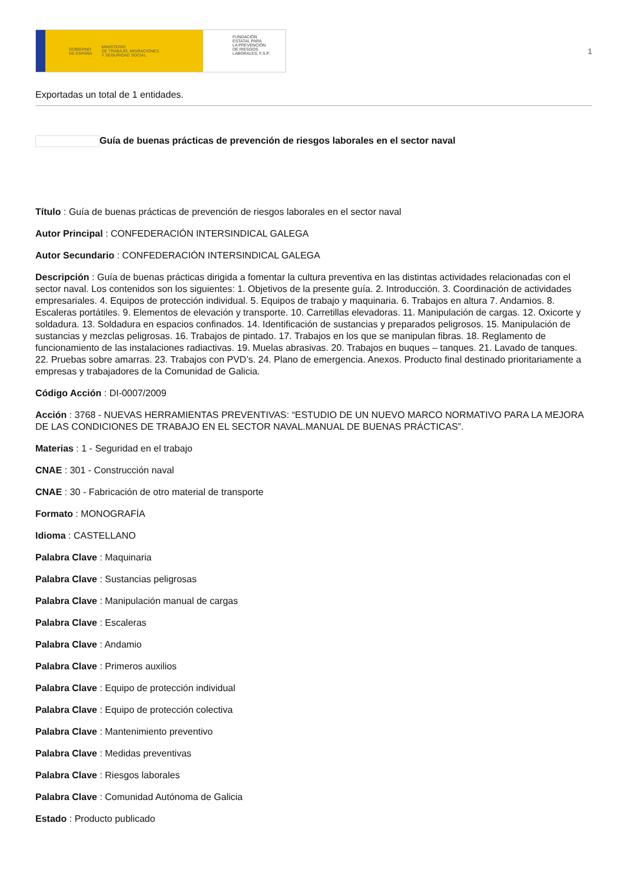GOBIERNO
DE ESPAÑA MINISTERIO
DE TRABAJO, MIGRACIONES
Y SEGURIDAD SOCIAL
FUNDACIÓN
ESTATAL PARA
LA PREVENCIÓN
DE RIESGOS
LABORALES, F.S.P.
1
Exportadas un total de 1 entidades.
Guía de buenas prácticas de prevención de riesgos laborales en el sector naval
Título : Guía de buenas prácticas de prevención de riesgos laborales en el sector naval
Autor Principal : CONFEDERACIÓN INTERSINDICAL GALEGA
Autor Secundario : CONFEDERACIÓN INTERSINDICAL GALEGA
Descripción : Guía de buenas prácticas dirigida a fomentar la cultura preventiva en las distintas actividades relacionadas con el sector naval. Los contenidos son los siguientes: 1. Objetivos de la presente guía. 2. Introducción. 3. Coordinación de actividades empresariales. 4. Equipos de protección individual. 5. Equipos de trabajo y maquinaria. 6. Trabajos en altura 7. Andamios. 8. Escaleras portátiles. 9. Elementos de elevación y transporte. 10. Carretillas elevadoras. 11. Manipulación de cargas. 12. Oxicorte y soldadura. 13. Soldadura en espacios confinados. 14. Identificación de sustancias y preparados peligrosos. 15. Manipulación de sustancias y mezclas peligrosas. 16. Trabajos de pintado. 17. Trabajos en los que se manipulan fibras. 18. Reglamento de funcionamiento de las instalaciones radiactivas. 19. Muelas abrasivas. 20. Trabajos en buques – tanques. 21. Lavado de tanques. 22. Pruebas sobre amarras. 23. Trabajos con PVD’s. 24. Plano de emergencia. Anexos. Producto final destinado prioritariamente a empresas y trabajadores de la Comunidad de Galicia.
Código Acción : DI-0007/2009
Acción : 3768 - NUEVAS HERRAMIENTAS PREVENTIVAS: “ESTUDIO DE UN NUEVO MARCO NORMATIVO PARA LA MEJORA DE LAS CONDICIONES DE TRABAJO EN EL SECTOR NAVAL.MANUAL DE BUENAS PRÁCTICAS”.
Materias : 1 - Seguridad en el trabajo
CNAE : 301 - Construcción naval
CNAE : 30 - Fabricación de otro material de transporte
Formato : MONOGRAFÍA
Idioma : CASTELLANO
Palabra Clave : Maquinaria
Palabra Clave : Sustancias peligrosas
Palabra Clave : Manipulación manual de cargas
Palabra Clave : Escaleras
Palabra Clave : Andamio
Palabra Clave : Primeros auxilios
Palabra Clave : Equipo de protección individual
Palabra Clave : Equipo de protección colectiva
Palabra Clave : Mantenimiento preventivo
Palabra Clave : Medidas preventivas
Palabra Clave : Riesgos laborales
Palabra Clave : Comunidad Autónoma de Galicia
Estado : Producto publicado